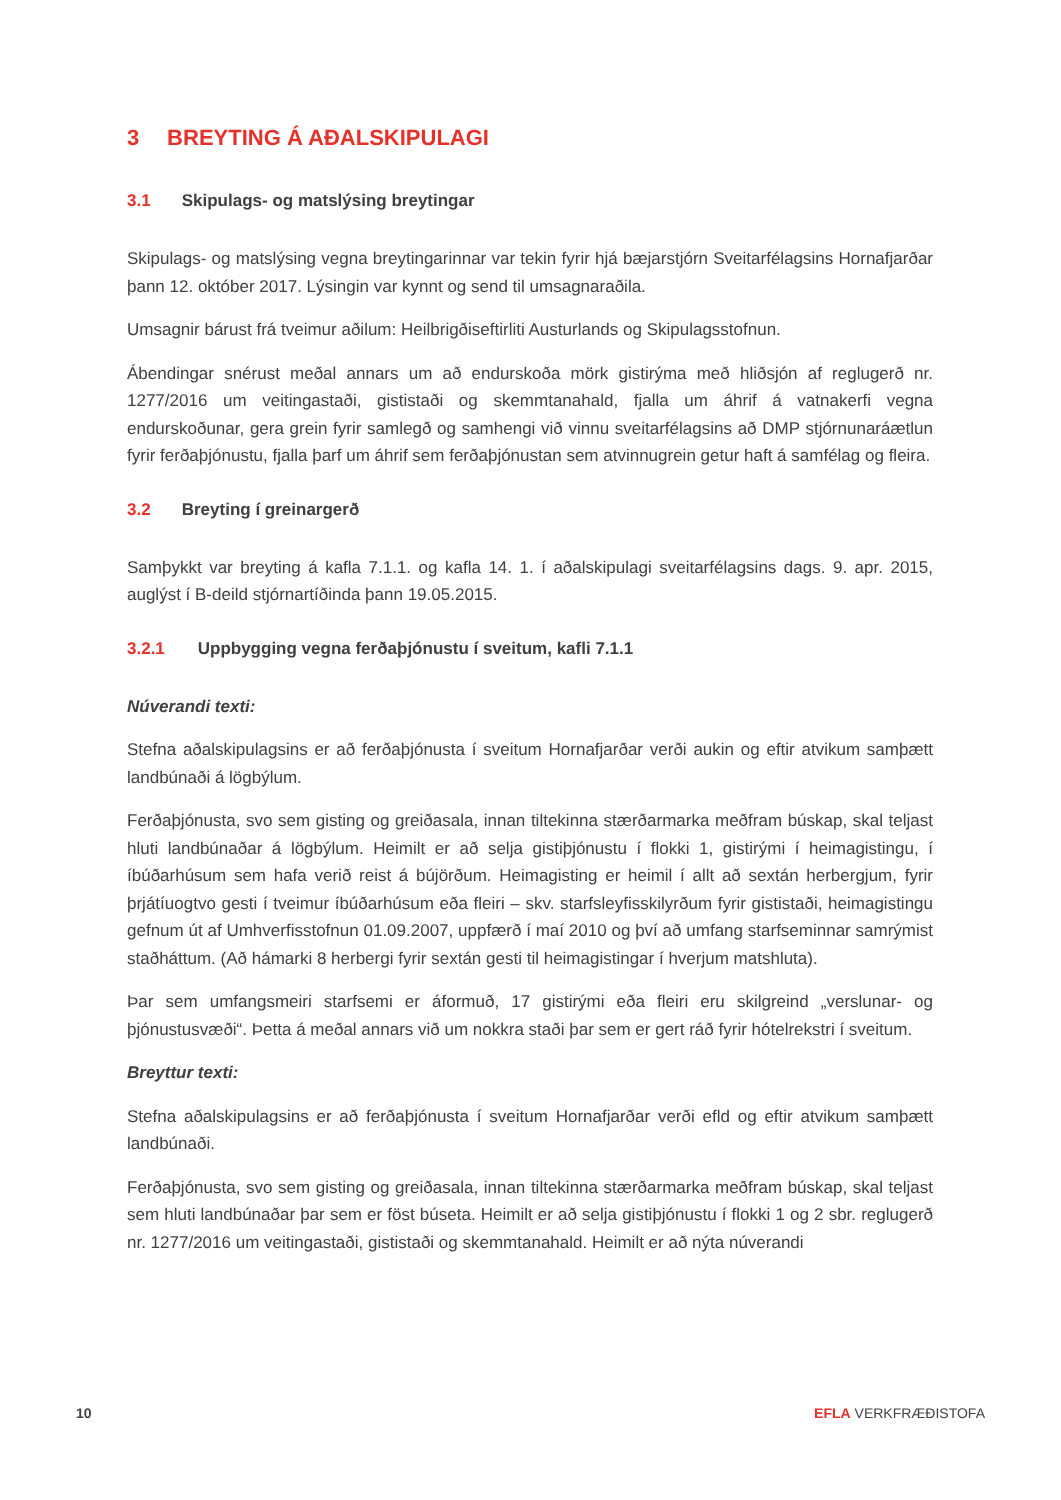3 BREYTING Á AÐALSKIPULAGI
3.1 Skipulags- og matslýsing breytingar
Skipulags- og matslýsing vegna breytingarinnar var tekin fyrir hjá bæjarstjórn Sveitarfélagsins Hornafjarðar þann 12. október 2017. Lýsingin var kynnt og send til umsagnaraðila.
Umsagnir bárust frá tveimur aðilum: Heilbrigðiseftirliti Austurlands og Skipulagsstofnun.
Ábendingar snérust meðal annars um að endurskoða mörk gistirýma með hliðsjón af reglugerð nr. 1277/2016 um veitingastaði, gististaði og skemmtanahald, fjalla um áhrif á vatnakerfi vegna endurskoðunar, gera grein fyrir samlegð og samhengi við vinnu sveitarfélagsins að DMP stjórnunaráætlun fyrir ferðaþjónustu, fjalla þarf um áhrif sem ferðaþjónustan sem atvinnugrein getur haft á samfélag og fleira.
3.2 Breyting í greinargerð
Samþykkt var breyting á kafla 7.1.1. og kafla 14. 1. í aðalskipulagi sveitarfélagsins dags. 9. apr. 2015, auglýst í B-deild stjórnartíðinda þann 19.05.2015.
3.2.1 Uppbygging vegna ferðaþjónustu í sveitum, kafli 7.1.1
Núverandi texti:
Stefna aðalskipulagsins er að ferðaþjónusta í sveitum Hornafjarðar verði aukin og eftir atvikum samþætt landbúnaði á lögbýlum.
Ferðaþjónusta, svo sem gisting og greiðasala, innan tiltekinna stærðarmarka meðfram búskap, skal teljast hluti landbúnaðar á lögbýlum. Heimilt er að selja gistiþjónustu í flokki 1, gistirými í heimagistingu, í íbúðarhúsum sem hafa verið reist á bújörðum. Heimagisting er heimil í allt að sextán herbergjum, fyrir þrjátíuogtvo gesti í tveimur íbúðarhúsum eða fleiri – skv. starfsleyfisskilyrðum fyrir gististaði, heimagistingu gefnum út af Umhverfisstofnun 01.09.2007, uppfærð í maí 2010 og því að umfang starfseminnar samrýmist staðháttum. (Að hámarki 8 herbergi fyrir sextán gesti til heimagistingar í hverjum matshluta).
Þar sem umfangsmeiri starfsemi er áformuð, 17 gistirými eða fleiri eru skilgreind „verslunar- og þjónustusvæði“. Þetta á meðal annars við um nokkra staði þar sem er gert ráð fyrir hótelrekstri í sveitum.
Breyttur texti:
Stefna aðalskipulagsins er að ferðaþjónusta í sveitum Hornafjarðar verði efld og eftir atvikum samþætt landbúnaði.
Ferðaþjónusta, svo sem gisting og greiðasala, innan tiltekinna stærðarmarka meðfram búskap, skal teljast sem hluti landbúnaðar þar sem er föst búseta. Heimilt er að selja gistiþjónustu í flokki 1 og 2 sbr. reglugerð nr. 1277/2016 um veitingastaði, gististaði og skemmtanahald. Heimilt er að nýta núverandi
10 EFLA VERKFRÆÐISTOFA